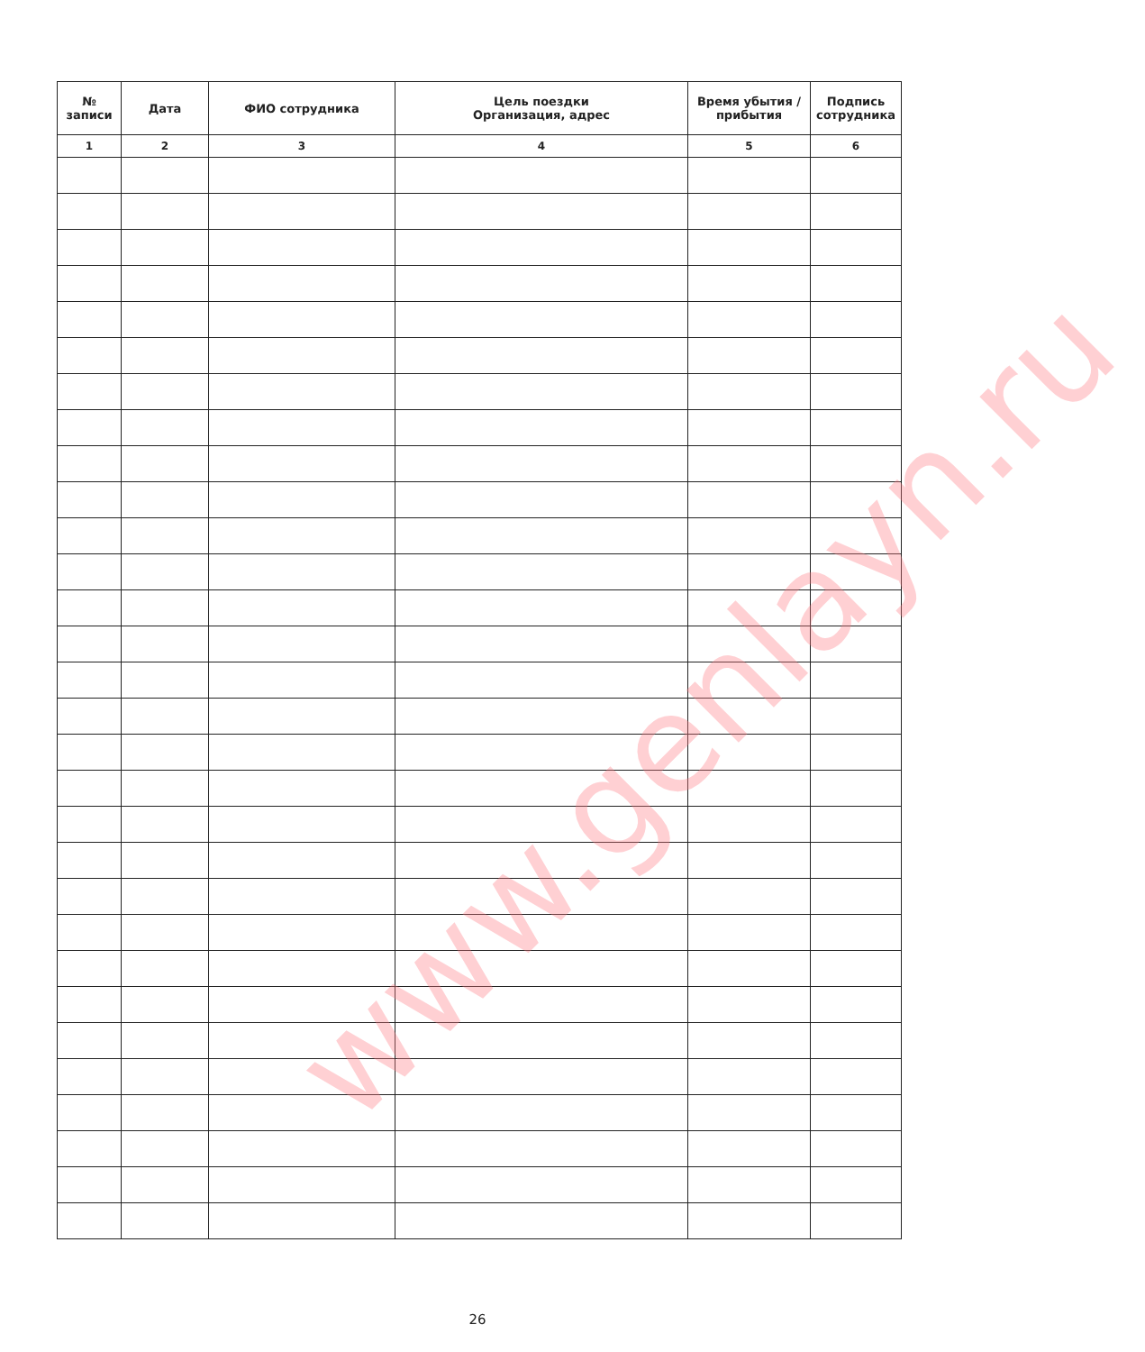| № записи | Дата | ФИО сотрудника | Цель поездки Организация, адрес | Время убытия / прибытия | Подпись сотрудника |
| --- | --- | --- | --- | --- | --- |
| 1 | 2 | 3 | 4 | 5 | 6 |
www.genlayn.ru
26